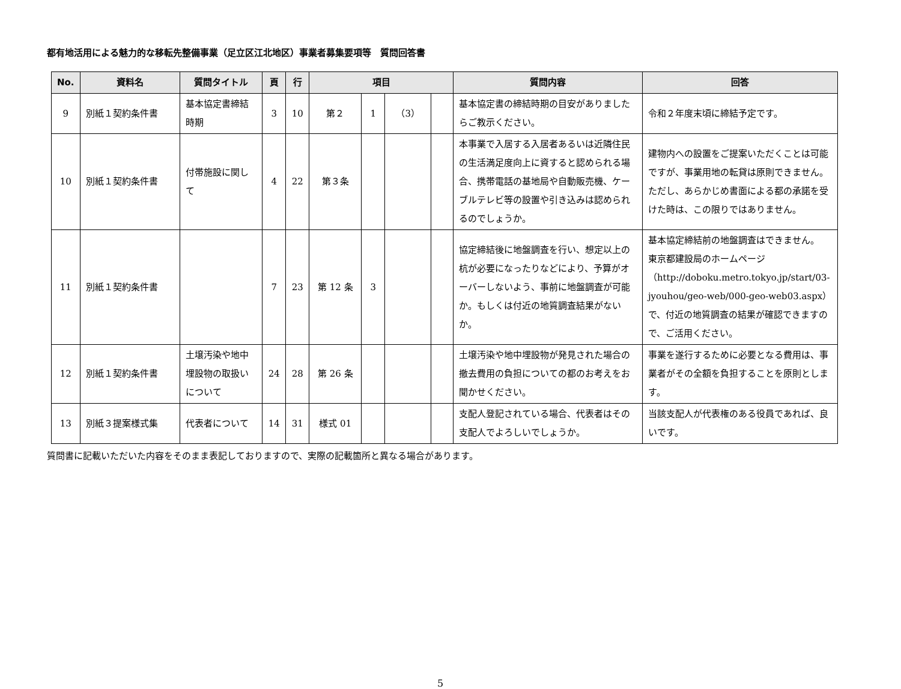都有地活用による魅力的な移転先整備事業（足立区江北地区）事業者募集要項等　質問回答書
| No. | 資料名 | 質問タイトル | 頁 | 行 | 項目 | | | | 質問内容 | 回答 |
| --- | --- | --- | --- | --- | --- | --- | --- | --- | --- | --- |
| 9 | 別紙１契約条件書 | 基本協定書締結時期 | 3 | 10 | 第２ | 1 | （3） | | 基本協定書の締結時期の目安がありましたらご教示ください。 | 令和２年度末頃に締結予定です。 |
| 10 | 別紙１契約条件書 | 付帯施設に関して | 4 | 22 | 第３条 | | | | 本事業で入居する入居者あるいは近隣住民の生活満足度向上に資すると認められる場合、携帯電話の基地局や自動販売機、ケーブルテレビ等の設置や引き込みは認められるのでしょうか。 | 建物内への設置をご提案いただくことは可能ですが、事業用地の転貸は原則できません。 ただし、あらかじめ書面による都の承諾を受けた時は、この限りではありません。 |
| 11 | 別紙１契約条件書 | | 7 | 23 | 第 12 条 | 3 | | | 協定締結後に地盤調査を行い、想定以上の杭が必要になったりなどにより、予算がオーバーしないよう、事前に地盤調査が可能か。もしくは付近の地質調査結果がないか。 | 基本協定締結前の地盤調査はできません。 東京都建設局のホームページ（http://doboku.metro.tokyo.jp/start/03-jyouhou/geo-web/000-geo-web03.aspx）で、付近の地質調査の結果が確認できますので、ご活用ください。 |
| 12 | 別紙１契約条件書 | 土壌汚染や地中埋設物の取扱いについて | 24 | 28 | 第 26 条 | | | | 土壌汚染や地中埋設物が発見された場合の撤去費用の負担についての都のお考えをお聞かせください。 | 事業を遂行するために必要となる費用は、事業者がその全額を負担することを原則とします。 |
| 13 | 別紙３提案様式集 | 代表者について | 14 | 31 | 様式 01 | | | | 支配人登記されている場合、代表者はその支配人でよろしいでしょうか。 | 当該支配人が代表権のある役員であれば、良いです。 |
質問書に記載いただいた内容をそのまま表記しておりますので、実際の記載箇所と異なる場合があります。
5